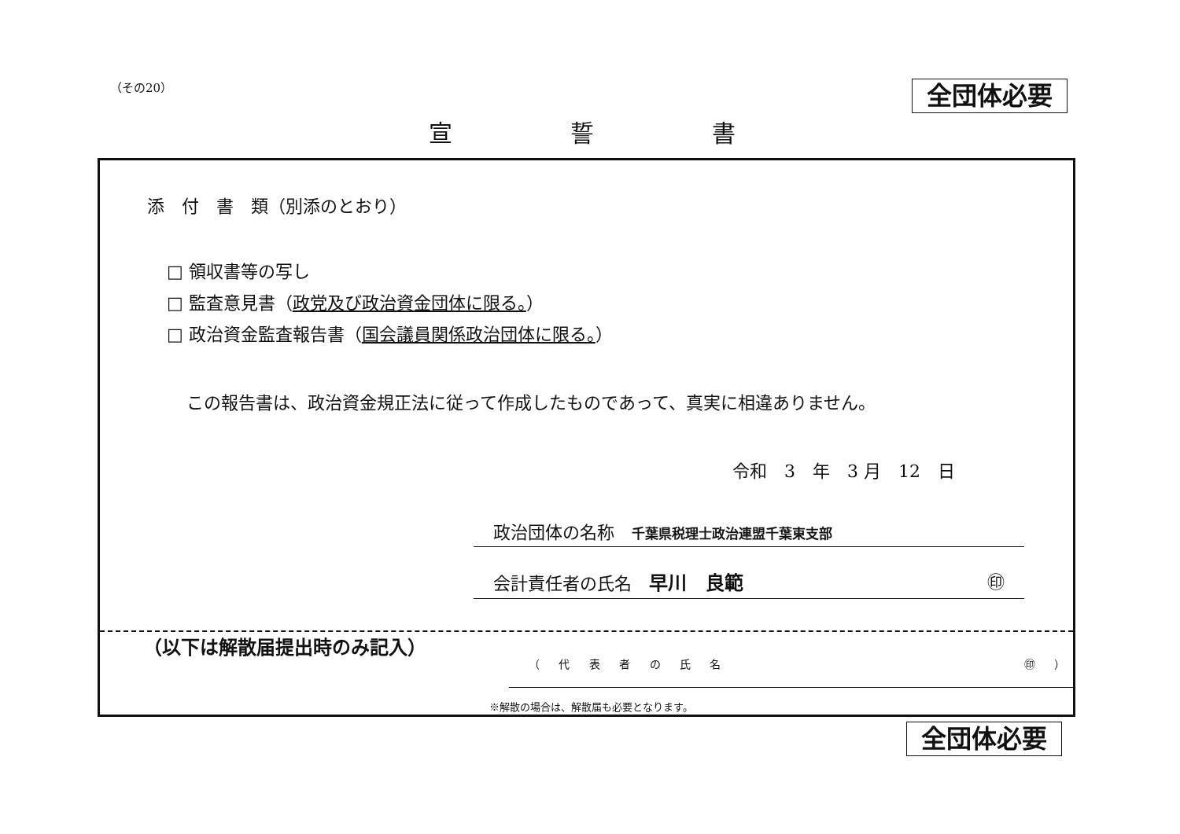（その20）
全団体必要
宣誓書
添　付　書　類（別添のとおり）
□ 領収書等の写し
□ 監査意見書（政党及び政治資金団体に限る。）
□ 政治資金監査報告書（国会議員関係政治団体に限る。）
この報告書は、政治資金規正法に従って作成したものであって、真実に相違ありません。
令和　3　年　3 月　12　日
政治団体の名称　千葉県税理士政治連盟千葉東支部
会計責任者の氏名　早川　良範 ㊞
（以下は解散届提出時のみ記入）
（ 代 表 者 の 氏 名 ㊞ ）
※解散の場合は、解散届も必要となります。
全団体必要